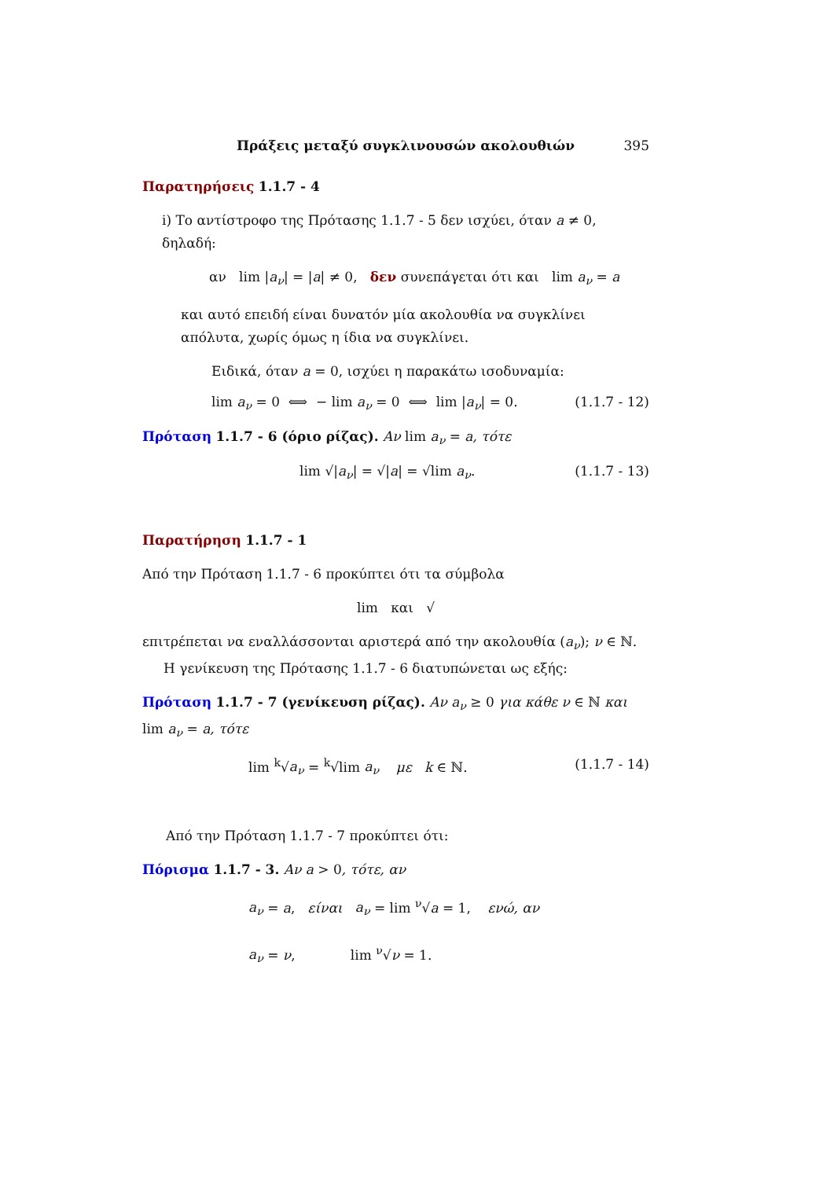Πράξεις μεταξύ συγκλινουσών ακολουθιών 395
Παρατηρήσεις 1.1.7 - 4
i) Το αντίστροφο της Πρότασης 1.1.7 - 5 δεν ισχύει, όταν a ≠ 0, δηλαδή:
αν lim |a<sub>ν</sub>| = |a| ≠ 0, δεν συνεπάγεται ότι και lim a<sub>ν</sub> = a
και αυτό επειδή είναι δυνατόν μία ακολουθία να συγκλίνει απόλυτα, χωρίς όμως η ίδια να συγκλίνει.
Ειδικά, όταν a = 0, ισχύει η παρακάτω ισοδυναμία:
lim a<sub>ν</sub> = 0 ⟺ − lim a<sub>ν</sub> = 0 ⟺ lim |a<sub>ν</sub>| = 0. (1.1.7 - 12)
Πρόταση 1.1.7 - 6 (όριο ρίζας). Αν lim a<sub>ν</sub> = a, τότε
lim √|a<sub>ν</sub>| = √|a| = √lim a<sub>ν</sub>. (1.1.7 - 13)
Παρατήρηση 1.1.7 - 1
Από την Πρόταση 1.1.7 - 6 προκύπτει ότι τα σύμβολα
lim και √
επιτρέπεται να εναλλάσσονται αριστερά από την ακολουθία (a<sub>ν</sub>); ν ∈ ℕ.
Η γενίκευση της Πρότασης 1.1.7 - 6 διατυπώνεται ως εξής:
Πρόταση 1.1.7 - 7 (γενίκευση ρίζας). Αν a<sub>ν</sub> ≥ 0 για κάθε ν ∈ ℕ και lim a<sub>ν</sub> = a, τότε
lim <sup>k</sup>√a<sub>ν</sub> = <sup>k</sup>√lim a<sub>ν</sub> με k ∈ ℕ. (1.1.7 - 14)
Από την Πρόταση 1.1.7 - 7 προκύπτει ότι:
Πόρισμα 1.1.7 - 3. Αν a > 0, τότε, αν
a<sub>ν</sub> = a, είναι a<sub>ν</sub> = lim <sup>ν</sup>√a = 1, ενώ, αν
a<sub>ν</sub> = ν, lim <sup>ν</sup>√ν = 1.